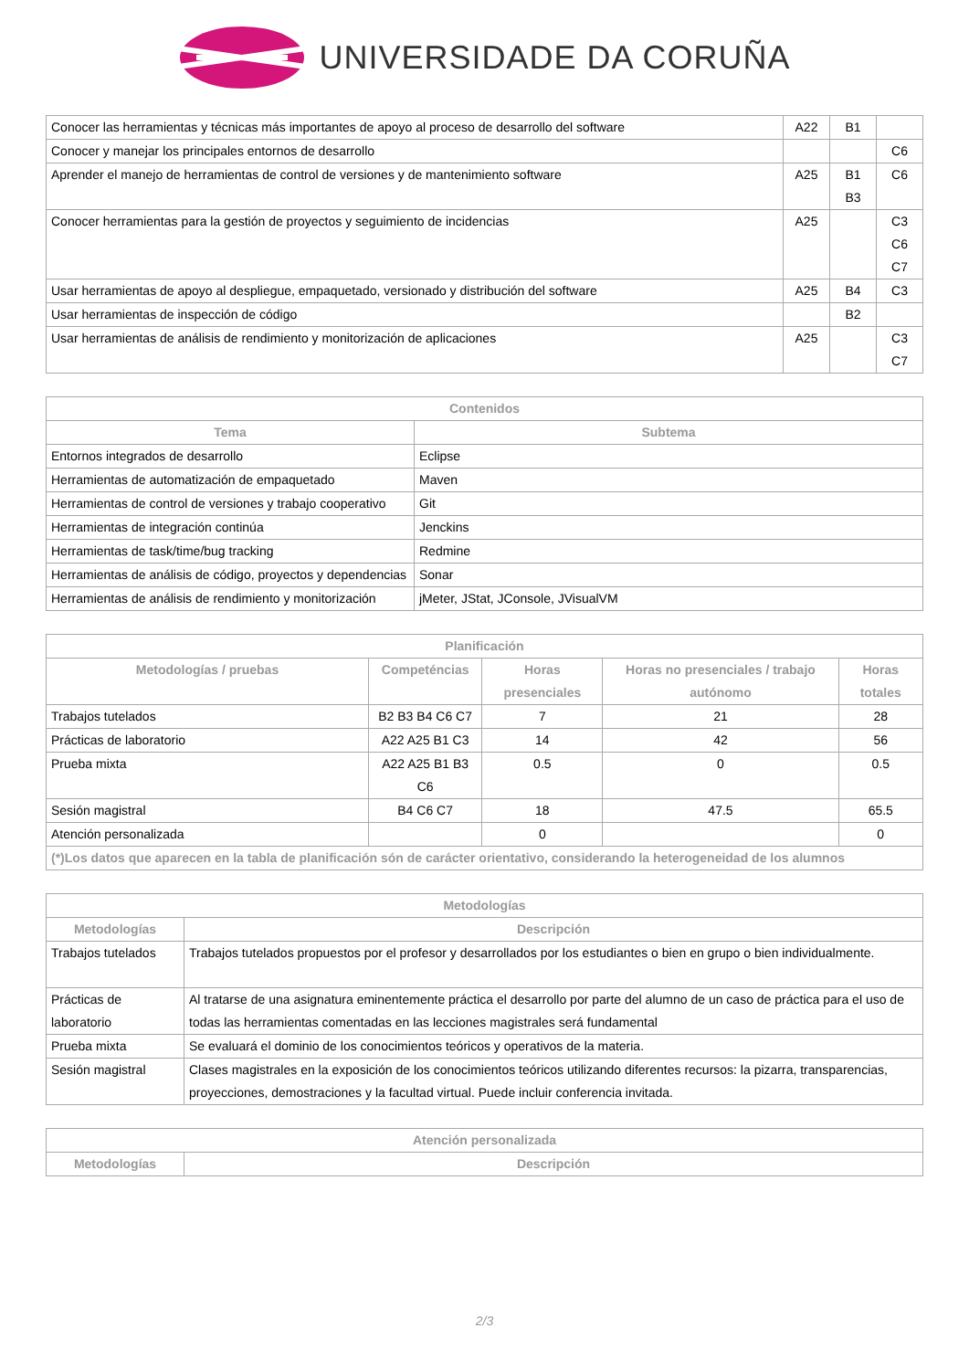UNIVERSIDADE DA CORUÑA
| Conocer las herramientas y técnicas más importantes de apoyo al proceso de desarrollo del software | A22 | B1 | |
| Conocer y manejar los principales entornos de desarrollo | | | C6 |
| Aprender el manejo de herramientas de control de versiones y de mantenimiento software | A25 | B1 B3 | C6 |
| Conocer herramientas para la gestión de proyectos y seguimiento de incidencias | A25 | | C3 C6 C7 |
| Usar herramientas de apoyo al despliegue, empaquetado, versionado y distribución del software | A25 | B4 | C3 |
| Usar herramientas de inspección de código | | B2 | |
| Usar herramientas de análisis de rendimiento y monitorización de aplicaciones | A25 | | C3 C7 |
| Contenidos | |
| --- | --- |
| Tema | Subtema |
| Entornos integrados de desarrollo | Eclipse |
| Herramientas de automatización de empaquetado | Maven |
| Herramientas de control de versiones y trabajo cooperativo | Git |
| Herramientas de integración continúa | Jenckins |
| Herramientas de task/time/bug tracking | Redmine |
| Herramientas de análisis de código, proyectos y dependencias | Sonar |
| Herramientas de análisis de rendimiento y monitorización | jMeter, JStat, JConsole, JVisualVM |
| Planificación | | | | |
| --- | --- | --- | --- | --- |
| Metodologías / pruebas | Competéncias | Horas presenciales | Horas no presenciales / trabajo autónomo | Horas totales |
| Trabajos tutelados | B2 B3 B4 C6 C7 | 7 | 21 | 28 |
| Prácticas de laboratorio | A22 A25 B1 C3 | 14 | 42 | 56 |
| Prueba mixta | A22 A25 B1 B3 C6 | 0.5 | 0 | 0.5 |
| Sesión magistral | B4 C6 C7 | 18 | 47.5 | 65.5 |
| Atención personalizada | | 0 | | 0 |
| (*)Los datos que aparecen en la tabla de planificación són de carácter orientativo, considerando la heterogeneidad de los alumnos | | | | |
| Metodologías | |
| --- | --- |
| Metodologías | Descripción |
| Trabajos tutelados | Trabajos tutelados propuestos por el profesor y desarrollados por los estudiantes o bien en grupo o bien individualmente. |
| Prácticas de laboratorio | Al tratarse de una asignatura eminentemente práctica el desarrollo por parte del alumno de un caso de práctica para el uso de todas las herramientas comentadas en las lecciones magistrales será fundamental |
| Prueba mixta | Se evaluará el dominio de los conocimientos teóricos y operativos de la materia. |
| Sesión magistral | Clases magistrales en la exposición de los conocimientos teóricos utilizando diferentes recursos: la pizarra, transparencias, proyecciones, demostraciones y la facultad virtual. Puede incluir conferencia invitada. |
| Atención personalizada | |
| --- | --- |
| Metodologías | Descripción |
2/3